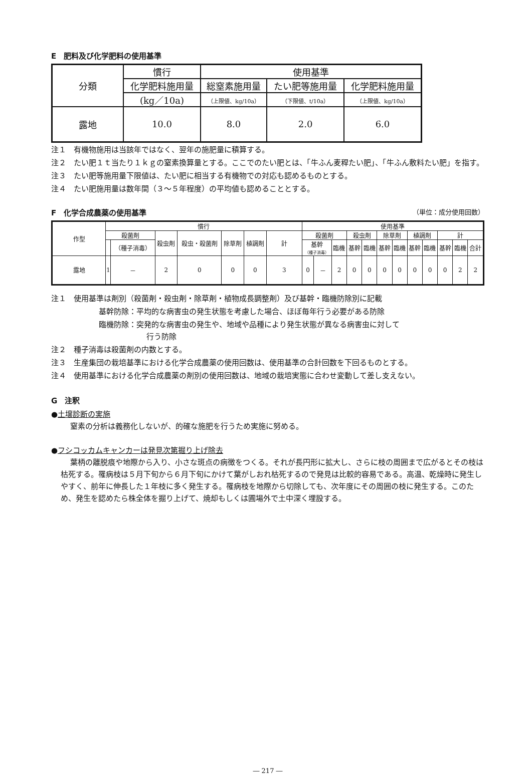E　肥料及び化学肥料の使用基準
| 分類 | 慣行 | 使用基準 | | |
| --- | --- | --- | --- | --- |
| | 化学肥料施用量 | 総窒素施用量 | たい肥等施用量 | 化学肥料施用量 |
| | (kg／10a) | （上限値、kg/10a） | （下限値、t/10a） | （上限値、kg/10a） |
| 露地 | 10.0 | 8.0 | 2.0 | 6.0 |
注１　有機物施用は当該年ではなく、翌年の施肥量に積算する。
注２　たい肥１ｔ当たり１ｋｇの窒素換算量とする。ここでのたい肥とは、「牛ふん麦稈たい肥」、「牛ふん敷料たい肥」を指す。
注３　たい肥等施用量下限値は、たい肥に相当する有機物での対応も認めるものとする。
注４　たい肥施用量は数年間（３～５年程度）の平均値も認めることとする。
F　化学合成農薬の使用基準
（単位：成分使用回数）
| 作型 | 慣行 | | | | | | | 使用基準 | | | | | | | | | | | |
| --- | --- | --- | --- | --- | --- | --- | --- | --- | --- | --- | --- | --- | --- | --- | --- | --- | --- | --- | --- |
| | 殺菌剤 | | 殺虫剤 | 殺虫・殺菌剤 | 除草剤 | 植調剤 | 計 | 殺菌剤 | | | 殺虫剤 | | 除草剤 | | 植調剤 | | 計 | | |
| | | （種子消毒） | | | | | | 基幹 （種子消毒） | | 臨機 | 基幹 | 臨機 | 基幹 | 臨機 | 基幹 | 臨機 | 基幹 | 臨機 | 合計 |
| 露地 | 1 | － | 2 | 0 | 0 | 0 | 3 | 0 | － | 2 | 0 | 0 | 0 | 0 | 0 | 0 | 0 | 2 | 2 |
注１　使用基準は剤別（殺菌剤・殺虫剤・除草剤・植物成長調整剤）及び基幹・臨機防除別に記載
基幹防除：平均的な病害虫の発生状態を考慮した場合、ほぼ毎年行う必要がある防除
臨機防除：突発的な病害虫の発生や、地域や品種により発生状態が異なる病害虫に対して
行う防除
注２　種子消毒は殺菌剤の内数とする。
注３　生産集団の栽培基準における化学合成農薬の使用回数は、使用基準の合計回数を下回るものとする。
注４　使用基準における化学合成農薬の剤別の使用回数は、地域の栽培実態に合わせ変動して差し支えない。
G　注釈
●土壌診断の実施
窒素の分析は義務化しないが、的確な施肥を行うため実施に努める。
●フシコッカムキャンカーは発見次第掘り上げ除去
葉柄の離脱痕や地際から入り、小さな斑点の病徴をつくる。それが長円形に拡大し、さらに枝の周囲まで広がるとその枝は枯死する。罹病枝は５月下旬から６月下旬にかけて葉がしおれ枯死するので発見は比較的容易である。高温、乾燥時に発生しやすく、前年に伸長した１年枝に多く発生する。罹病枝を地際から切除しても、次年度にその周囲の枝に発生する。このため、発生を認めたら株全体を掘り上げて、焼却もしくは圃場外で土中深く埋設する。
― 217 ―